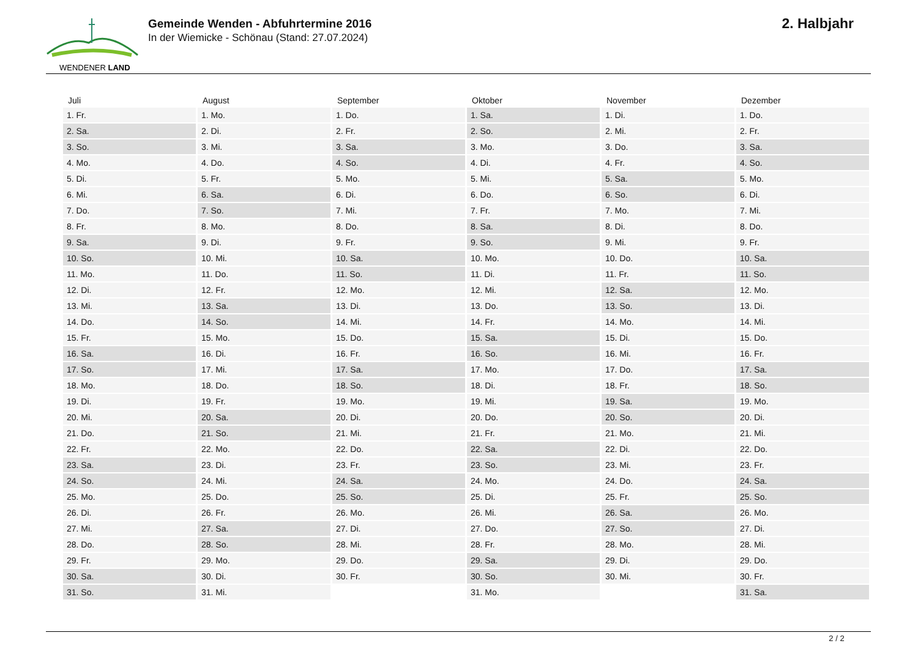WENDENER LAND
Gemeinde Wenden - Abfuhrtermine 2016
In der Wiemicke - Schönau (Stand: 27.07.2024)
2. Halbjahr
| Juli | August | September | Oktober | November | Dezember |
| --- | --- | --- | --- | --- | --- |
| 1. Fr. | 1. Mo. | 1. Do. | 1. Sa. | 1. Di. | 1. Do. |
| 2. Sa. | 2. Di. | 2. Fr. | 2. So. | 2. Mi. | 2. Fr. |
| 3. So. | 3. Mi. | 3. Sa. | 3. Mo. | 3. Do. | 3. Sa. |
| 4. Mo. | 4. Do. | 4. So. | 4. Di. | 4. Fr. | 4. So. |
| 5. Di. | 5. Fr. | 5. Mo. | 5. Mi. | 5. Sa. | 5. Mo. |
| 6. Mi. | 6. Sa. | 6. Di. | 6. Do. | 6. So. | 6. Di. |
| 7. Do. | 7. So. | 7. Mi. | 7. Fr. | 7. Mo. | 7. Mi. |
| 8. Fr. | 8. Mo. | 8. Do. | 8. Sa. | 8. Di. | 8. Do. |
| 9. Sa. | 9. Di. | 9. Fr. | 9. So. | 9. Mi. | 9. Fr. |
| 10. So. | 10. Mi. | 10. Sa. | 10. Mo. | 10. Do. | 10. Sa. |
| 11. Mo. | 11. Do. | 11. So. | 11. Di. | 11. Fr. | 11. So. |
| 12. Di. | 12. Fr. | 12. Mo. | 12. Mi. | 12. Sa. | 12. Mo. |
| 13. Mi. | 13. Sa. | 13. Di. | 13. Do. | 13. So. | 13. Di. |
| 14. Do. | 14. So. | 14. Mi. | 14. Fr. | 14. Mo. | 14. Mi. |
| 15. Fr. | 15. Mo. | 15. Do. | 15. Sa. | 15. Di. | 15. Do. |
| 16. Sa. | 16. Di. | 16. Fr. | 16. So. | 16. Mi. | 16. Fr. |
| 17. So. | 17. Mi. | 17. Sa. | 17. Mo. | 17. Do. | 17. Sa. |
| 18. Mo. | 18. Do. | 18. So. | 18. Di. | 18. Fr. | 18. So. |
| 19. Di. | 19. Fr. | 19. Mo. | 19. Mi. | 19. Sa. | 19. Mo. |
| 20. Mi. | 20. Sa. | 20. Di. | 20. Do. | 20. So. | 20. Di. |
| 21. Do. | 21. So. | 21. Mi. | 21. Fr. | 21. Mo. | 21. Mi. |
| 22. Fr. | 22. Mo. | 22. Do. | 22. Sa. | 22. Di. | 22. Do. |
| 23. Sa. | 23. Di. | 23. Fr. | 23. So. | 23. Mi. | 23. Fr. |
| 24. So. | 24. Mi. | 24. Sa. | 24. Mo. | 24. Do. | 24. Sa. |
| 25. Mo. | 25. Do. | 25. So. | 25. Di. | 25. Fr. | 25. So. |
| 26. Di. | 26. Fr. | 26. Mo. | 26. Mi. | 26. Sa. | 26. Mo. |
| 27. Mi. | 27. Sa. | 27. Di. | 27. Do. | 27. So. | 27. Di. |
| 28. Do. | 28. So. | 28. Mi. | 28. Fr. | 28. Mo. | 28. Mi. |
| 29. Fr. | 29. Mo. | 29. Do. | 29. Sa. | 29. Di. | 29. Do. |
| 30. Sa. | 30. Di. | 30. Fr. | 30. So. | 30. Mi. | 30. Fr. |
| 31. So. | 31. Mi. | | 31. Mo. | | 31. Sa. |
2 / 2